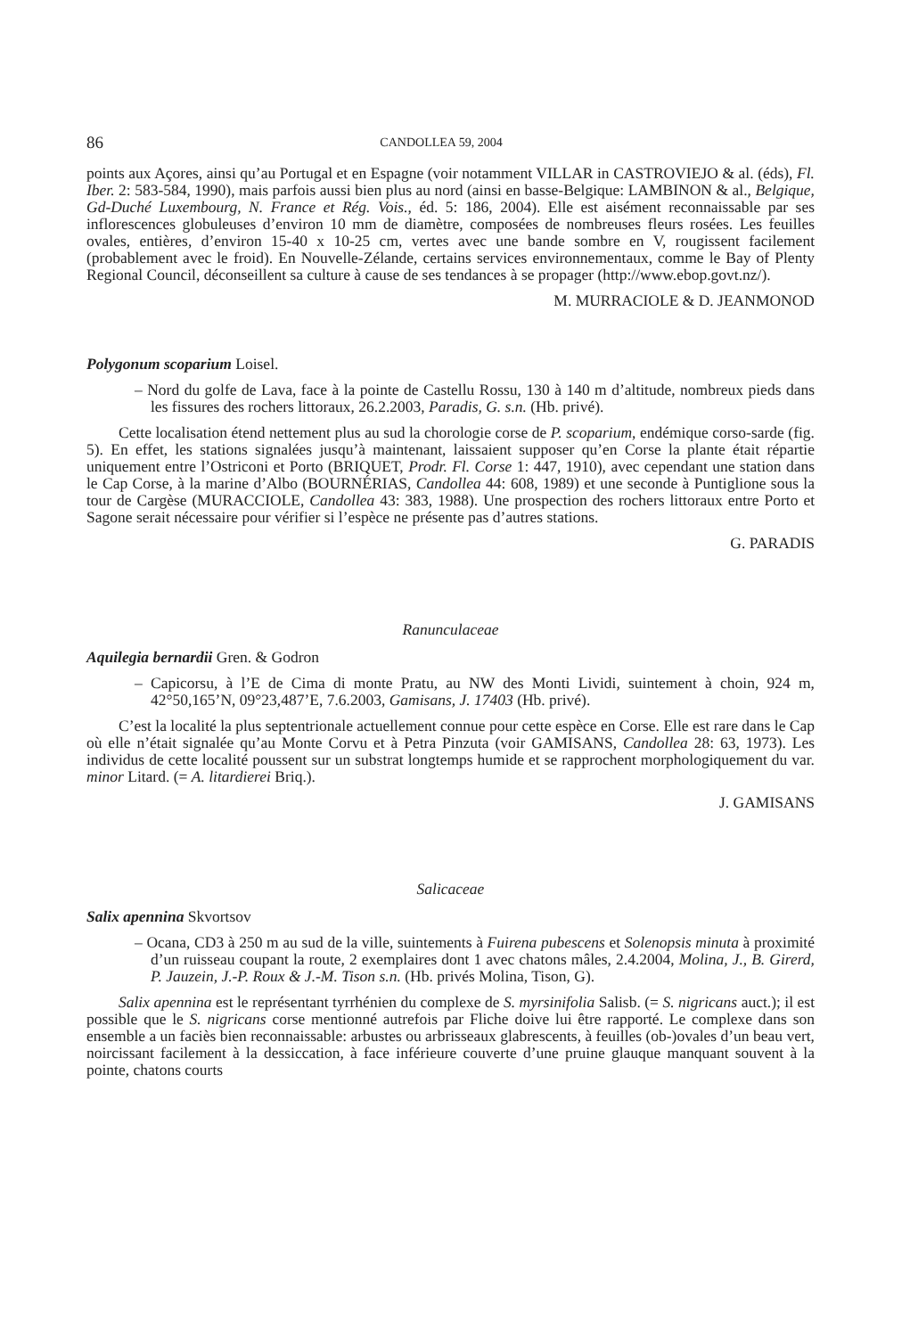86 CANDOLLEA 59, 2004
points aux Açores, ainsi qu’au Portugal et en Espagne (voir notamment VILLAR in CASTROVIEJO & al. (éds), Fl. Iber. 2: 583-584, 1990), mais parfois aussi bien plus au nord (ainsi en basse-Belgique: LAMBINON & al., Belgique, Gd-Duché Luxembourg, N. France et Rég. Vois., éd. 5: 186, 2004). Elle est aisément reconnaissable par ses inflorescences globuleuses d’environ 10 mm de diamètre, composées de nombreuses fleurs rosées. Les feuilles ovales, entières, d’environ 15-40 x 10-25 cm, vertes avec une bande sombre en V, rougissent facilement (probablement avec le froid). En Nouvelle-Zélande, certains services environnementaux, comme le Bay of Plenty Regional Council, déconseillent sa culture à cause de ses tendances à se propager (http://www.ebop.govt.nz/).
M. MURRACIOLE & D. JEANMONOD
Polygonum scoparium Loisel.
– Nord du golfe de Lava, face à la pointe de Castellu Rossu, 130 à 140 m d’altitude, nombreux pieds dans les fissures des rochers littoraux, 26.2.2003, Paradis, G. s.n. (Hb. privé).
Cette localisation étend nettement plus au sud la chorologie corse de P. scoparium, endémique corso-sarde (fig. 5). En effet, les stations signalées jusqu’à maintenant, laissaient supposer qu’en Corse la plante était répartie uniquement entre l’Ostriconi et Porto (BRIQUET, Prodr. Fl. Corse 1: 447, 1910), avec cependant une station dans le Cap Corse, à la marine d’Albo (BOURNÉRIAS, Candollea 44: 608, 1989) et une seconde à Puntiglione sous la tour de Cargèse (MURACCIOLE, Candollea 43: 383, 1988). Une prospection des rochers littoraux entre Porto et Sagone serait nécessaire pour vérifier si l’espèce ne présente pas d’autres stations.
G. PARADIS
Ranunculaceae
Aquilegia bernardii Gren. & Godron
– Capicorsu, à l’E de Cima di monte Pratu, au NW des Monti Lividi, suintement à choin, 924 m, 42°50,165’N, 09°23,487’E, 7.6.2003, Gamisans, J. 17403 (Hb. privé).
C’est la localité la plus septentrionale actuellement connue pour cette espèce en Corse. Elle est rare dans le Cap où elle n’était signalée qu’au Monte Corvu et à Petra Pinzuta (voir GAMISANS, Candollea 28: 63, 1973). Les individus de cette localité poussent sur un substrat longtemps humide et se rapprochent morphologiquement du var. minor Litard. (= A. litardierei Briq.).
J. GAMISANS
Salicaceae
Salix apennina Skvortsov
– Ocana, CD3 à 250 m au sud de la ville, suintements à Fuirena pubescens et Solenopsis minuta à proximité d’un ruisseau coupant la route, 2 exemplaires dont 1 avec chatons mâles, 2.4.2004, Molina, J., B. Girerd, P. Jauzein, J.-P. Roux & J.-M. Tison s.n. (Hb. privés Molina, Tison, G).
Salix apennina est le représentant tyrrhénien du complexe de S. myrsinifolia Salisb. (= S. nigricans auct.); il est possible que le S. nigricans corse mentionné autrefois par Fliche doive lui être rapporté. Le complexe dans son ensemble a un faciès bien reconnaissable: arbustes ou arbrisseaux glabrescents, à feuilles (ob-)ovales d’un beau vert, noircissant facilement à la dessiccation, à face inférieure couverte d’une pruine glauque manquant souvent à la pointe, chatons courts